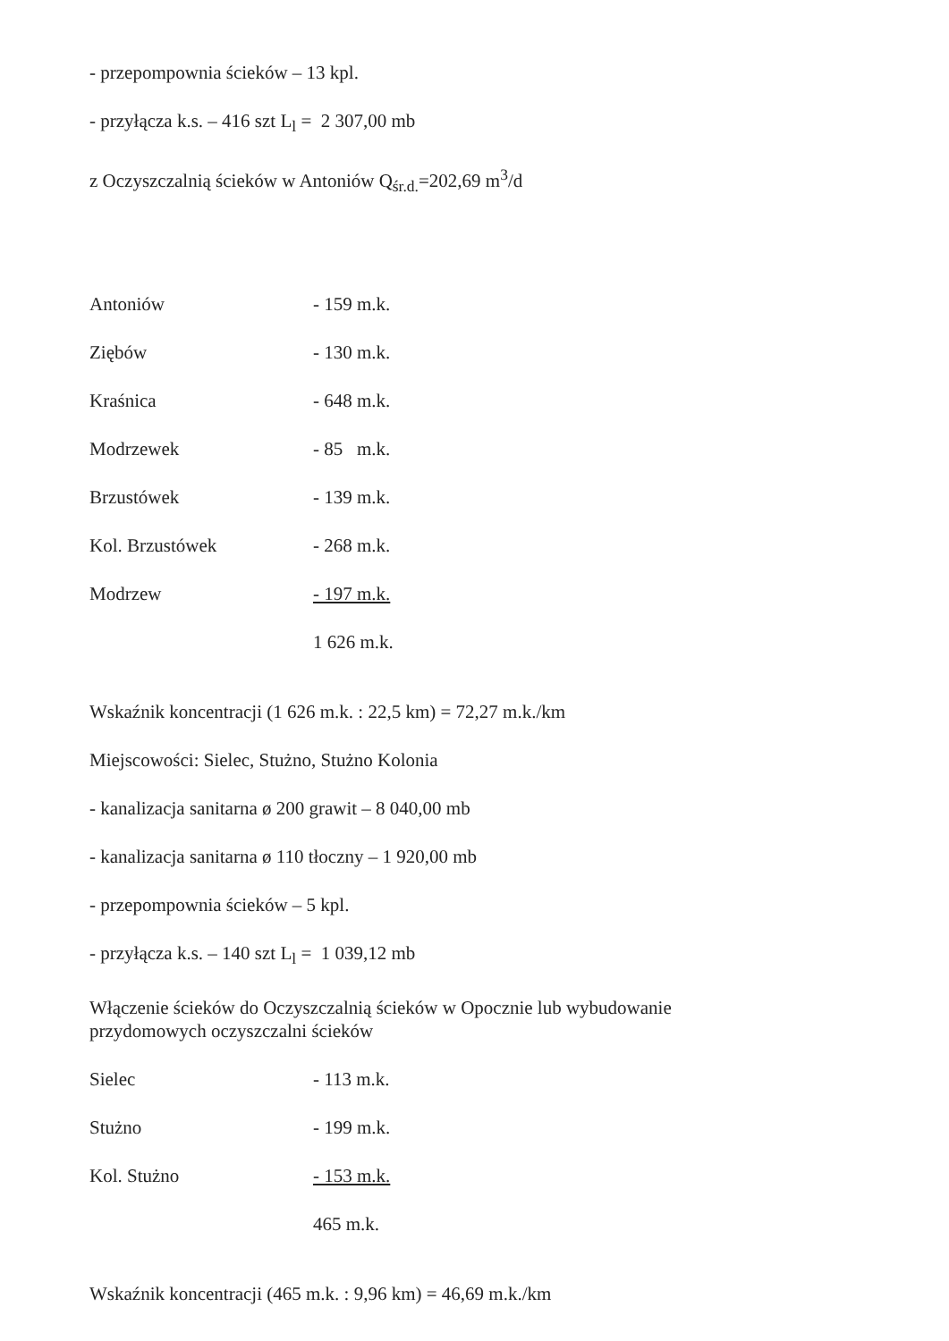- przepompownia ścieków – 13 kpl.
- przyłącza k.s. – 416 szt L<sub>l</sub> = 2 307,00 mb
z Oczyszczalnią ścieków w Antoniów Q<sub>śr.d.</sub>=202,69 m<sup>3</sup>/d
| Antoniów | - 159 m.k. |
| Ziębów | - 130 m.k. |
| Kraśnica | - 648 m.k. |
| Modrzewek | - 85 m.k. |
| Brzustówek | - 139 m.k. |
| Kol. Brzustówek | - 268 m.k. |
| Modrzew | - 197 m.k. |
| | 1 626 m.k. |
Wskaźnik koncentracji (1 626 m.k. : 22,5 km) = 72,27 m.k./km
Miejscowości: Sielec, Stużno, Stużno Kolonia
- kanalizacja sanitarna ø 200 grawit – 8 040,00 mb
- kanalizacja sanitarna ø 110 tłoczny – 1 920,00 mb
- przepompownia ścieków – 5 kpl.
- przyłącza k.s. – 140 szt L<sub>l</sub> = 1 039,12 mb
Włączenie ścieków do Oczyszczalnią ścieków w Opocznie lub wybudowanie
przydomowych oczyszczalni ścieków
| Sielec | - 113 m.k. |
| Stużno | - 199 m.k. |
| Kol. Stużno | - 153 m.k. |
| | 465 m.k. |
Wskaźnik koncentracji (465 m.k. : 9,96 km) = 46,69 m.k./km